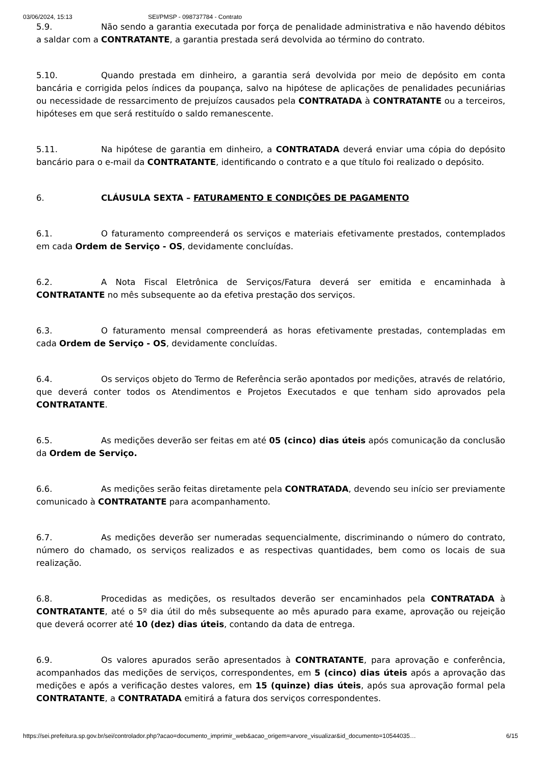03/06/2024, 15:13 SEI/PMSP - 098737784 - Contrato
5.9. Não sendo a garantia executada por força de penalidade administrativa e não havendo débitos a saldar com a CONTRATANTE, a garantia prestada será devolvida ao término do contrato.
5.10. Quando prestada em dinheiro, a garantia será devolvida por meio de depósito em conta bancária e corrigida pelos índices da poupança, salvo na hipótese de aplicações de penalidades pecuniárias ou necessidade de ressarcimento de prejuízos causados pela CONTRATADA à CONTRATANTE ou a terceiros, hipóteses em que será restituído o saldo remanescente.
5.11. Na hipótese de garantia em dinheiro, a CONTRATADA deverá enviar uma cópia do depósito bancário para o e-mail da CONTRATANTE, identificando o contrato e a que título foi realizado o depósito.
6. CLÁUSULA SEXTA – FATURAMENTO E CONDIÇÕES DE PAGAMENTO
6.1. O faturamento compreenderá os serviços e materiais efetivamente prestados, contemplados em cada Ordem de Serviço - OS, devidamente concluídas.
6.2. A Nota Fiscal Eletrônica de Serviços/Fatura deverá ser emitida e encaminhada à CONTRATANTE no mês subsequente ao da efetiva prestação dos serviços.
6.3. O faturamento mensal compreenderá as horas efetivamente prestadas, contempladas em cada Ordem de Serviço - OS, devidamente concluídas.
6.4. Os serviços objeto do Termo de Referência serão apontados por medições, através de relatório, que deverá conter todos os Atendimentos e Projetos Executados e que tenham sido aprovados pela CONTRATANTE.
6.5. As medições deverão ser feitas em até 05 (cinco) dias úteis após comunicação da conclusão da Ordem de Serviço.
6.6. As medições serão feitas diretamente pela CONTRATADA, devendo seu início ser previamente comunicado à CONTRATANTE para acompanhamento.
6.7. As medições deverão ser numeradas sequencialmente, discriminando o número do contrato, número do chamado, os serviços realizados e as respectivas quantidades, bem como os locais de sua realização.
6.8. Procedidas as medições, os resultados deverão ser encaminhados pela CONTRATADA à CONTRATANTE, até o 5º dia útil do mês subsequente ao mês apurado para exame, aprovação ou rejeição que deverá ocorrer até 10 (dez) dias úteis, contando da data de entrega.
6.9. Os valores apurados serão apresentados à CONTRATANTE, para aprovação e conferência, acompanhados das medições de serviços, correspondentes, em 5 (cinco) dias úteis após a aprovação das medições e após a verificação destes valores, em 15 (quinze) dias úteis, após sua aprovação formal pela CONTRATANTE, a CONTRATADA emitirá a fatura dos serviços correspondentes.
https://sei.prefeitura.sp.gov.br/sei/controlador.php?acao=documento_imprimir_web&acao_origem=arvore_visualizar&id_documento=10544035… 6/15